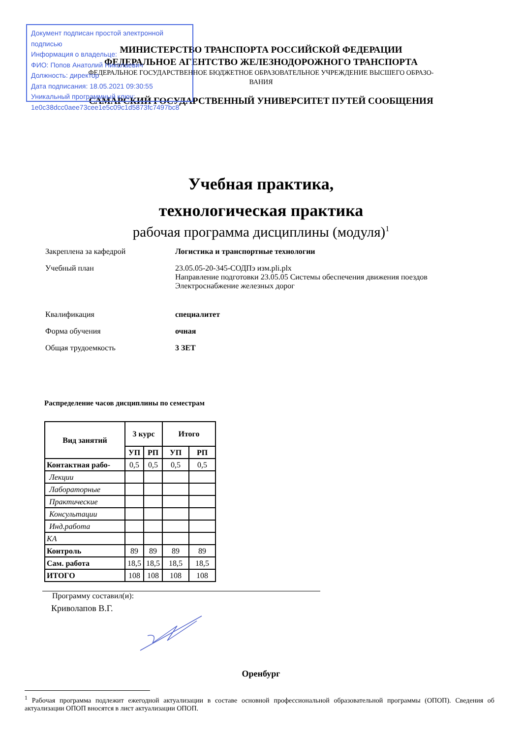Документ подписан простой электронной подписью
Информация о владельце:
ФИО: Попов Анатолий Николаевич
Должность: директор
Дата подписания: 18.05.2021 09:30:55
Уникальный программный ключ:
1e0c38dcc0aee73cee1e5c09c1d5873fc7497bc8
МИНИСТЕРСТВО ТРАНСПОРТА РОССИЙСКОЙ ФЕДЕРАЦИИ
ФЕДЕРАЛЬНОЕ АГЕНТСТВО ЖЕЛЕЗНОДОРОЖНОГО ТРАНСПОРТА
ФЕДЕРАЛЬНОЕ ГОСУДАРСТВЕННОЕ БЮДЖЕТНОЕ ОБРАЗОВАТЕЛЬНОЕ УЧРЕЖДЕНИЕ ВЫСШЕГО ОБРАЗО-
ВАНИЯ
САМАРСКИЙ ГОСУДАРСТВЕННЫЙ УНИВЕРСИТЕТ ПУТЕЙ СООБЩЕНИЯ
Учебная практика,
технологическая практика
рабочая программа дисциплины (модуля)<sup>1</sup>
Закреплена за кафедрой Логистика и транспортные технологии
Учебный план 23.05.05-20-345-СОДПэ изм.pli.plx
Направление подготовки 23.05.05 Системы обеспечения движения поездов
Электроснабжение железных дорог
Квалификация специалитет
Форма обучения очная
Общая трудоемкость 3 ЗЕТ
Распределение часов дисциплины по семестрам
| Вид занятий | 3 курс | | Итого | |
| --- | --- | --- | --- | --- |
| | УП | РП | УП | РП |
| Контактная рабо- | 0,5 | 0,5 | 0,5 | 0,5 |
| Лекции | | | | |
| Лабораторные | | | | |
| Практические | | | | |
| Консультации | | | | |
| Инд.работа | | | | |
| КА | | | | |
| Контроль | 89 | 89 | 89 | 89 |
| Сам. работа | 18,5 | 18,5 | 18,5 | 18,5 |
| ИТОГО | 108 | 108 | 108 | 108 |
Программу составил(и):
Криволапов В.Г.
Оренбург
<sup>1</sup> Рабочая программа подлежит ежегодной актуализации в составе основной профессиональной образовательной программы (ОПОП). Сведения об актуализации ОПОП вносятся в лист актуализации ОПОП.